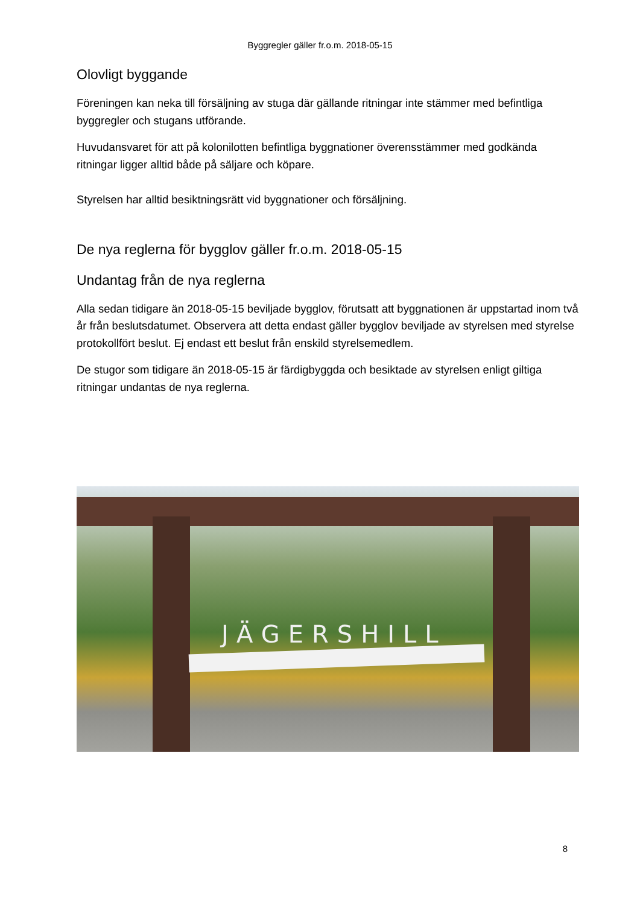Byggregler gäller fr.o.m. 2018-05-15
Olovligt byggande
Föreningen kan neka till försäljning av stuga där gällande ritningar inte stämmer med befintliga byggregler och stugans utförande.
Huvudansvaret för att på kolonilotten befintliga byggnationer överensstämmer med godkända ritningar ligger alltid både på säljare och köpare.
Styrelsen har alltid besiktningsrätt vid byggnationer och försäljning.
De nya reglerna för bygglov gäller fr.o.m. 2018-05-15
Undantag från de nya reglerna
Alla sedan tidigare än 2018-05-15 beviljade bygglov, förutsatt att byggnationen är uppstartad inom två år från beslutsdatumet. Observera att detta endast gäller bygglov beviljade av styrelsen med styrelse protokollfört beslut. Ej endast ett beslut från enskild styrelsemedlem.
De stugor som tidigare än 2018-05-15 är färdigbyggda och besiktade av styrelsen enligt giltiga ritningar undantas de nya reglerna.
JÄGERSHILL
8